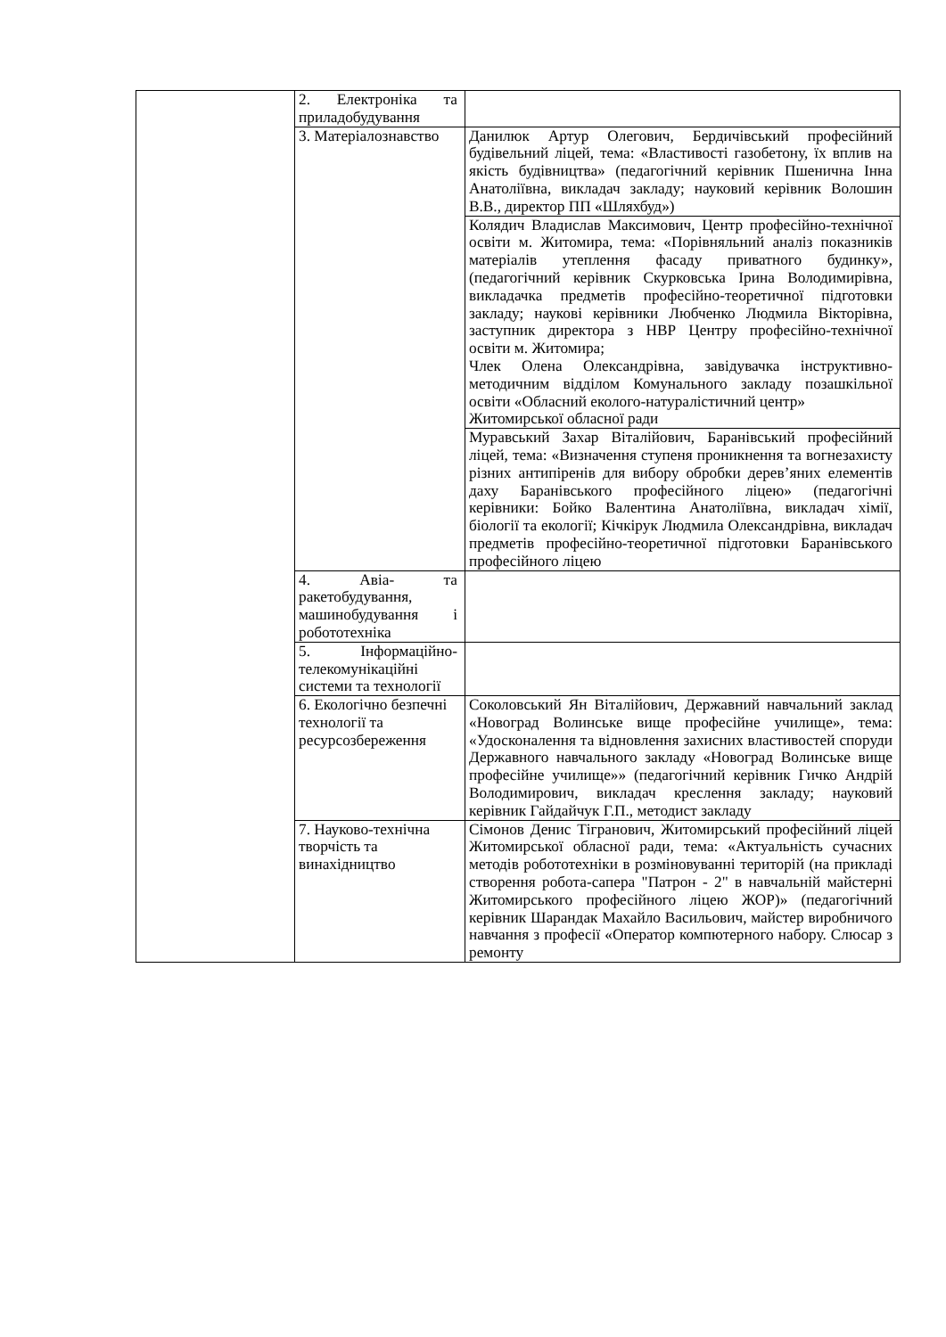| | 2. Електроніка та приладобудування | |
| | 3. Матеріалознавство | Данилюк Артур Олегович, Бердичівський професійний будівельний ліцей, тема: «Властивості газобетону, їх вплив на якість будівництва» (педагогічний керівник Пшенична Інна Анатоліївна, викладач закладу; науковий керівник Волошин В.В., директор ПП «Шляхбуд») |
| | | Колядич Владислав Максимович, Центр професійно-технічної освіти м. Житомира, тема: «Порівняльний аналіз показників матеріалів утеплення фасаду приватного будинку», (педагогічний керівник Скурковська Ірина Володимирівна, викладачка предметів професійно-теоретичної підготовки закладу; наукові керівники Любченко Людмила Вікторівна, заступник директора з НВР Центру професійно-технічної освіти м. Житомира; Члек Олена Олександрівна, завідувачка інструктивно-методичним відділом Комунального закладу позашкільної освіти «Обласний еколого-натуралістичний центр» Житомирської обласної ради |
| | | Муравський Захар Віталійович, Баранівський професійний ліцей, тема: «Визначення ступеня проникнення та вогнезахисту різних антипіренів для вибору обробки дерев’яних елементів даху Баранівського професійного ліцею» (педагогічні керівники: Бойко Валентина Анатоліївна, викладач хімії, біології та екології; Кічкірук Людмила Олександрівна, викладач предметів професійно-теоретичної підготовки Баранівського професійного ліцею |
| | 4. Авіа- та ракетобудування, машинобудування і робототехніка | |
| | 5. Інформаційно-телекомунікаційні системи та технології | |
| | 6. Екологічно безпечні технології та ресурсозбереження | Соколовський Ян Віталійович, Державний навчальний заклад «Новоград Волинське вище професійне училище», тема: «Удосконалення та відновлення захисних властивостей споруди Державного навчального закладу «Новоград Волинське вище професійне училище»» (педагогічний керівник Гичко Андрій Володимирович, викладач креслення закладу; науковий керівник Гайдайчук Г.П., методист закладу |
| | 7. Науково-технічна творчість та винахідництво | Сімонов Денис Тігранович, Житомирський професійний ліцей Житомирської обласної ради, тема: «Актуальність сучасних методів робототехніки в розміновуванні територій (на прикладі створення робота-сапера "Патрон - 2" в навчальній майстерні Житомирського професійного ліцею ЖОР)» (педагогічний керівник Шарандак Махайло Васильович, майстер виробничого навчання з професії «Оператор компютерного набору. Слюсар з ремонту |